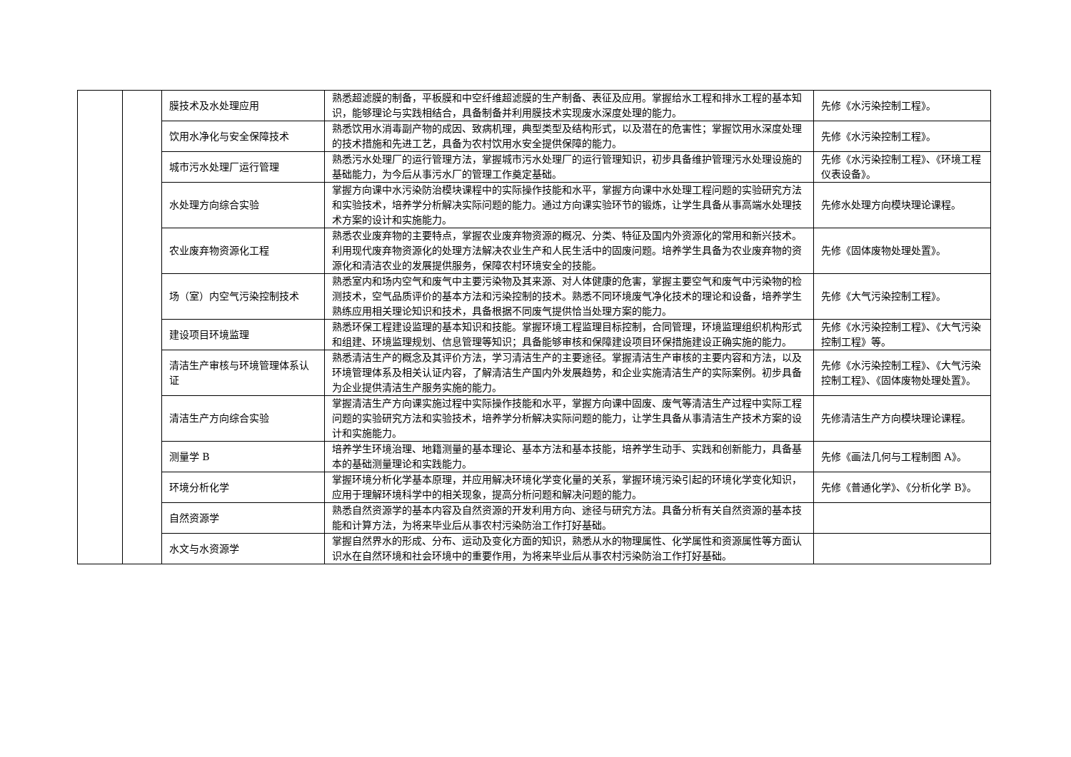| | | 膜技术及水处理应用 | 熟悉超滤膜的制备，平板膜和中空纤维超滤膜的生产制备、表征及应用。掌握给水工程和排水工程的基本知识，能够理论与实践相结合，具备制备并利用膜技术实现废水深度处理的能力。 | 先修《水污染控制工程》。 |
| | | 饮用水净化与安全保障技术 | 熟悉饮用水消毒副产物的成因、致病机理，典型类型及结构形式，以及潜在的危害性；掌握饮用水深度处理的技术措施和先进工艺，具备为农村饮用水安全提供保障的能力。 | 先修《水污染控制工程》。 |
| | | 城市污水处理厂运行管理 | 熟悉污水处理厂的运行管理方法，掌握城市污水处理厂的运行管理知识，初步具备维护管理污水处理设施的基础能力，为今后从事污水厂的管理工作奠定基础。 | 先修《水污染控制工程》、《环境工程仪表设备》。 |
| | | 水处理方向综合实验 | 掌握方向课中水污染防治模块课程中的实际操作技能和水平，掌握方向课中水处理工程问题的实验研究方法和实验技术，培养学分析解决实际问题的能力。通过方向课实验环节的锻炼，让学生具备从事高端水处理技术方案的设计和实施能力。 | 先修水处理方向模块理论课程。 |
| | | 农业废弃物资源化工程 | 熟悉农业废弃物的主要特点，掌握农业废弃物资源的概况、分类、特征及国内外资源化的常用和新兴技术。利用现代废弃物资源化的处理方法解决农业生产和人民生活中的固废问题。培养学生具备为农业废弃物的资源化和清洁农业的发展提供服务，保障农村环境安全的技能。 | 先修《固体废物处理处置》。 |
| | | 场（室）内空气污染控制技术 | 熟悉室内和场内空气和废气中主要污染物及其来源、对人体健康的危害，掌握主要空气和废气中污染物的检测技术，空气品质评价的基本方法和污染控制的技术。熟悉不同环境废气净化技术的理论和设备，培养学生熟练应用相关理论知识和技术，具备根据不同废气提供恰当处理方案的能力。 | 先修《大气污染控制工程》。 |
| | | 建设项目环境监理 | 熟悉环保工程建设监理的基本知识和技能。掌握环境工程监理目标控制，合同管理，环境监理组织机构形式和组建、环境监理规划、信息管理等知识；具备能够审核和保障建设项目环保措施建设正确实施的能力。 | 先修《水污染控制工程》、《大气污染控制工程》等。 |
| | | 清洁生产审核与环境管理体系认证 | 熟悉清洁生产的概念及其评价方法，学习清洁生产的主要途径。掌握清洁生产审核的主要内容和方法，以及环境管理体系及相关认证内容，了解清洁生产国内外发展趋势，和企业实施清洁生产的实际案例。初步具备为企业提供清洁生产服务实施的能力。 | 先修《水污染控制工程》、《大气污染控制工程》、《固体废物处理处置》。 |
| | | 清洁生产方向综合实验 | 掌握清洁生产方向课实施过程中实际操作技能和水平，掌握方向课中固废、废气等清洁生产过程中实际工程问题的实验研究方法和实验技术，培养学分析解决实际问题的能力，让学生具备从事清洁生产技术方案的设计和实施能力。 | 先修清洁生产方向模块理论课程。 |
| | | 测量学 B | 培养学生环境治理、地籍测量的基本理论、基本方法和基本技能，培养学生动手、实践和创新能力，具备基本的基础测量理论和实践能力。 | 先修《画法几何与工程制图 A》。 |
| | | 环境分析化学 | 掌握环境分析化学基本原理，并应用解决环境化学变化量的关系，掌握环境污染引起的环境化学变化知识，应用于理解环境科学中的相关现象，提高分析问题和解决问题的能力。 | 先修《普通化学》、《分析化学 B》。 |
| | | 自然资源学 | 熟悉自然资源学的基本内容及自然资源的开发利用方向、途径与研究方法。具备分析有关自然资源的基本技能和计算方法，为将来毕业后从事农村污染防治工作打好基础。 | |
| | | 水文与水资源学 | 掌握自然界水的形成、分布、运动及变化方面的知识，熟悉从水的物理属性、化学属性和资源属性等方面认识水在自然环境和社会环境中的重要作用，为将来毕业后从事农村污染防治工作打好基础。 | |